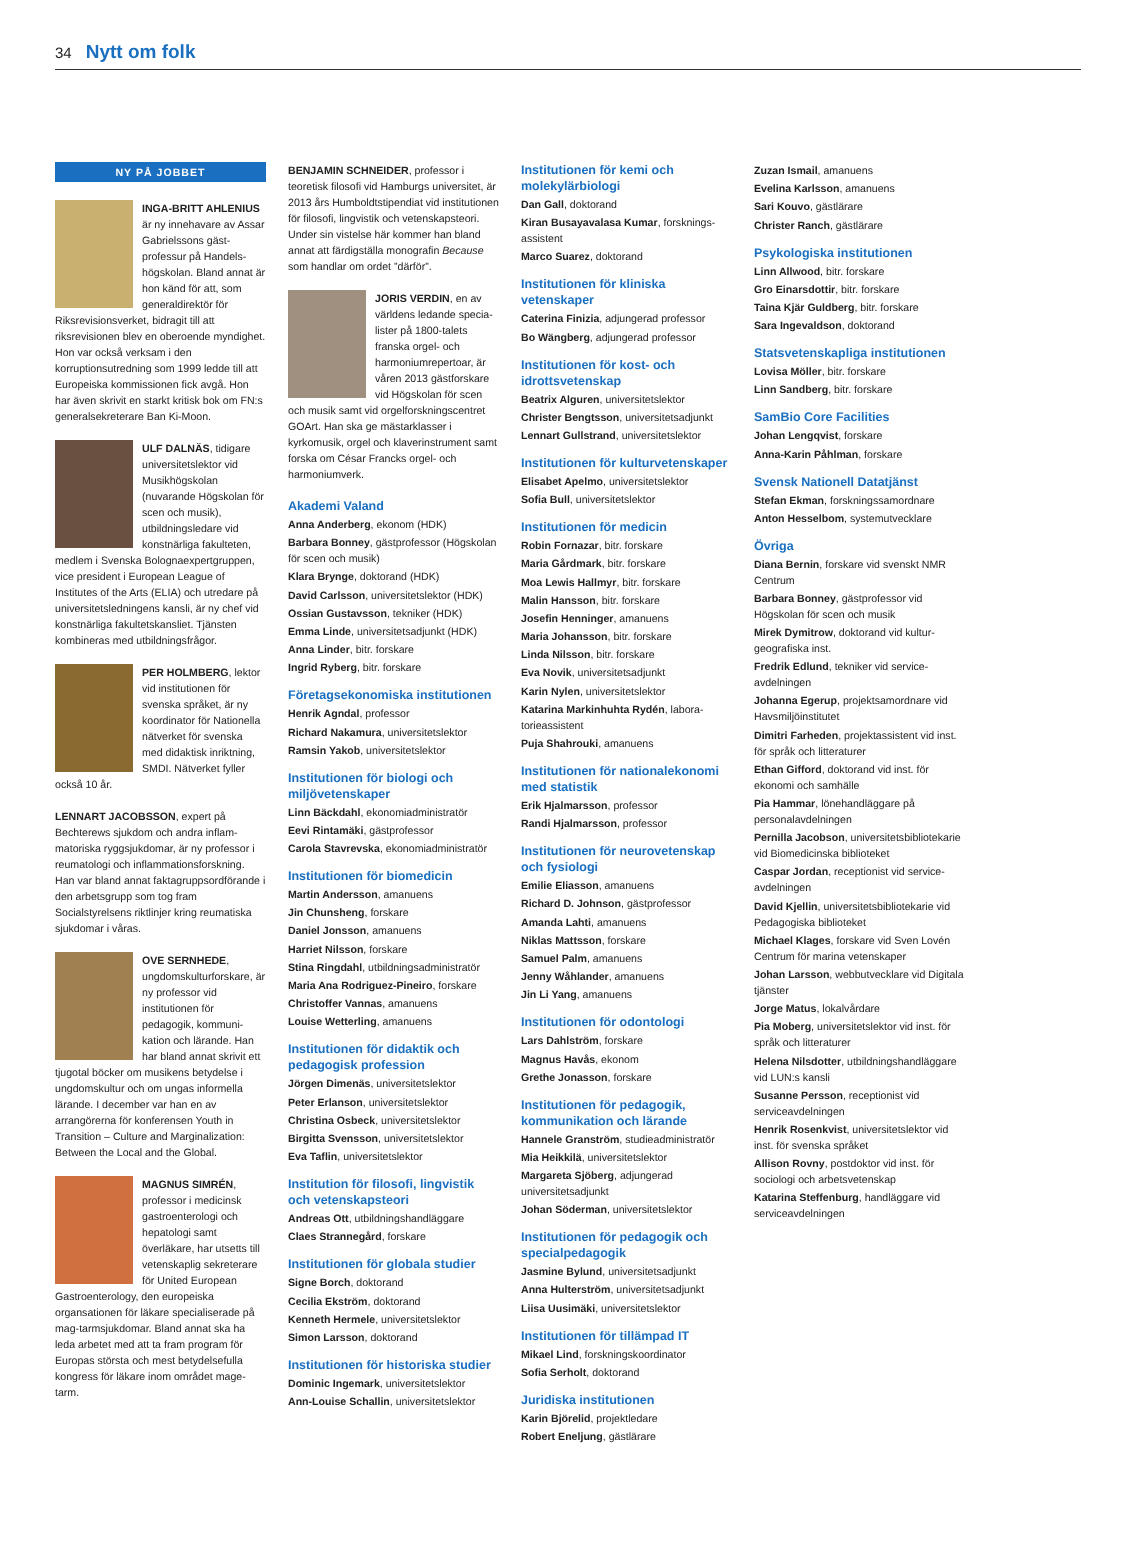34 Nytt om folk
NY PÅ JOBBET
INGA-BRITT AHLENIUS är ny innehavare av Assar Gabrielssons gäst­professur på Handels­högskolan. Bland annat är hon känd för att, som generaldirektör för Riksrevisionsverket, bidragit till att riksrevisionen blev en oberoende myndighet. Hon var också verksam i den korruptionsutredning som 1999 ledde till att Europeiska kommis­sionen fick avgå. Hon har även skrivit en starkt kritisk bok om FN:s general­sekreterare Ban Ki-Moon.
ULF DALNÄS, tidigare universitetslektor vid Musikhögskolan (nuvarande Högskolan för scen och musik), utbildningsledare vid konstnärliga fakulteten, medlem i Svenska Bolognaexpert­gruppen, vice president i European League of Institutes of the Arts (ELIA) och utredare på universitetsledningens kansli, är ny chef vid konstnärliga fakultets­kansliet. Tjänsten kombineras med utbildningsfrågor.
PER HOLMBERG, lektor vid institutionen för svenska språket, är ny koordinator för Nationella nätverket för svenska med didaktisk inriktning, SMDI. Nätverket fyller också 10 år.
LENNART JACOBSSON, expert på Bechterews sjukdom och andra inflam­matoriska ryggsjukdomar, är ny profes­sor i reumatologi och inflammations­forskning. Han var bland annat fakta­gruppsordförande i den arbetsgrupp som tog fram Socialstyrelsens riktlinjer kring reumatiska sjukdomar i våras.
OVE SERNHEDE, ungdomskulturforskare, är ny professor vid institutionen för pedagogik, kommuni­kation och lärande. Han har bland annat skrivit ett tjugotal böcker om musikens betydelse i ungdomskultur och om ungas informella lärande. I december var han en av arrangörerna för konferensen Youth in Transition – Culture and Marginalization: Between the Local and the Global.
MAGNUS SIMRÉN, professor i medicinsk gastroenterologi och hepatologi samt överläkare, har utsetts till vetenskaplig sekreterare för United European Gastroenterology, den europeiska organsationen för läkare specialiserade på mag-tarmsjukdomar. Bland annat ska ha leda arbetet med att ta fram program för Europas största och mest betydelsefulla kongress för läkare inom området mage-tarm.
BENJAMIN SCHNEIDER, professor i teoretisk filosofi vid Hamburgs univer­sitet, är 2013 års Humboldtstipendiat vid institutionen för filosofi, lingvistik och vetenskapsteori. Under sin vistelse här kommer han bland annat att färdigställa monografin Because som handlar om ordet ”därför”.
JORIS VERDIN, en av världens ledande specia­lister på 1800-talets franska orgel- och harmoniumrepertoar, är våren 2013 gästforskare vid Högskolan för scen och musik samt vid orgelforsknings­centret GOArt. Han ska ge mästarklasser i kyrkomusik, orgel och klaverinstrument samt forska om César Francks orgel- och harmoniumverk.
Akademi Valand
Anna Anderberg, ekonom (HDK)
Barbara Bonney, gästprofessor (Hög­skolan för scen och musik)
Klara Brynge, doktorand (HDK)
David Carlsson, universitetslektor (HDK)
Ossian Gustavsson, tekniker (HDK)
Emma Linde, universitetsadjunkt (HDK)
Anna Linder, bitr. forskare
Ingrid Ryberg, bitr. forskare
Företagsekonomiska institutionen
Henrik Agndal, professor
Richard Nakamura, universitetslektor
Ramsin Yakob, universitetslektor
Institutionen för biologi och miljövetenskaper
Linn Bäckdahl, ekonomiadministratör
Eevi Rintamäki, gästprofessor
Carola Stavrevska, ekonomi­administratör
Institutionen för biomedicin
Martin Andersson, amanuens
Jin Chunsheng, forskare
Daniel Jonsson, amanuens
Harriet Nilsson, forskare
Stina Ringdahl, utbildningsadministratör
Maria Ana Rodriguez-Pineiro, forskare
Christoffer Vannas, amanuens
Louise Wetterling, amanuens
Institutionen för didaktik och pedagogisk profession
Jörgen Dimenäs, universitetslektor
Peter Erlanson, universitetslektor
Christina Osbeck, universitetslektor
Birgitta Svensson, universitetslektor
Eva Taflin, universitetslektor
Institution för filosofi, lingvistik och vetenskapsteori
Andreas Ott, utbildningshandläggare
Claes Strannegård, forskare
Institutionen för globala studier
Signe Borch, doktorand
Cecilia Ekström, doktorand
Kenneth Hermele, universitetslektor
Simon Larsson, doktorand
Institutionen för historiska studier
Dominic Ingemark, universitetslektor
Ann-Louise Schallin, universitetslektor
Institutionen för kemi och molekylärbiologi
Dan Gall, doktorand
Kiran Busayavalasa Kumar, forsknings­assistent
Marco Suarez, doktorand
Institutionen för kliniska vetenskaper
Caterina Finizia, adjungerad professor
Bo Wängberg, adjungerad professor
Institutionen för kost- och idrottsvetenskap
Beatrix Alguren, universitetslektor
Christer Bengtsson, universitetsadjunkt
Lennart Gullstrand, universitetslektor
Institutionen för kulturvetenskaper
Elisabet Apelmo, universitetslektor
Sofia Bull, universitetslektor
Institutionen för medicin
Robin Fornazar, bitr. forskare
Maria Gårdmark, bitr. forskare
Moa Lewis Hallmyr, bitr. forskare
Malin Hansson, bitr. forskare
Josefin Henninger, amanuens
Maria Johansson, bitr. forskare
Linda Nilsson, bitr. forskare
Eva Novik, universitetsadjunkt
Karin Nylen, universitetslektor
Katarina Markinhuhta Rydén, labora­torieassistent
Puja Shahrouki, amanuens
Institutionen för nationalekonomi med statistik
Erik Hjalmarsson, professor
Randi Hjalmarsson, professor
Institutionen för neurovetenskap och fysiologi
Emilie Eliasson, amanuens
Richard D. Johnson, gästprofessor
Amanda Lahti, amanuens
Niklas Mattsson, forskare
Samuel Palm, amanuens
Jenny Wåhlander, amanuens
Jin Li Yang, amanuens
Institutionen för odontologi
Lars Dahlström, forskare
Magnus Havås, ekonom
Grethe Jonasson, forskare
Institutionen för pedagogik, kommunikation och lärande
Hannele Granström, studieadministratör
Mia Heikkilä, universitetslektor
Margareta Sjöberg, adjungerad universitetsadjunkt
Johan Söderman, universitetslektor
Institutionen för pedagogik och specialpedagogik
Jasmine Bylund, universitetsadjunkt
Anna Hulterström, universitetsadjunkt
Liisa Uusimäki, universitetslektor
Institutionen för tillämpad IT
Mikael Lind, forskningskoordinator
Sofia Serholt, doktorand
Juridiska institutionen
Karin Björelid, projektledare
Robert Eneljung, gästlärare
Zuzan Ismail, amanuens
Evelina Karlsson, amanuens
Sari Kouvo, gästlärare
Christer Ranch, gästlärare
Psykologiska institutionen
Linn Allwood, bitr. forskare
Gro Einarsdottir, bitr. forskare
Taina Kjär Guldberg, bitr. forskare
Sara Ingevaldson, doktorand
Statsvetenskapliga institutionen
Lovisa Möller, bitr. forskare
Linn Sandberg, bitr. forskare
SamBio Core Facilities
Johan Lengqvist, forskare
Anna-Karin Påhlman, forskare
Svensk Nationell Datatjänst
Stefan Ekman, forskningssamordnare
Anton Hesselbom, systemutvecklare
Övriga
Diana Bernin, forskare vid svenskt NMR Centrum
Barbara Bonney, gästprofessor vid Högskolan för scen och musik
Mirek Dymitrow, doktorand vid kultur­geografiska inst.
Fredrik Edlund, tekniker vid service­avdelningen
Johanna Egerup, projektsamordnare vid Havsmiljöinstitutet
Dimitri Farheden, projektassistent vid inst. för språk och litteraturer
Ethan Gifford, doktorand vid inst. för ekonomi och samhälle
Pia Hammar, lönehandläggare på personalavdelningen
Pernilla Jacobson, universitetsbiblio­tekarie vid Biomedicinska biblioteket
Caspar Jordan, receptionist vid service­avdelningen
David Kjellin, universitetsbibliotekarie vid Pedagogiska biblioteket
Michael Klages, forskare vid Sven Lovén Centrum för marina vetenskaper
Johan Larsson, webbutvecklare vid Digitala tjänster
Jorge Matus, lokalvårdare
Pia Moberg, universitetslektor vid inst. för språk och litteraturer
Helena Nilsdotter, utbildningshand­läggare vid LUN:s kansli
Susanne Persson, receptionist vid serviceavdelningen
Henrik Rosenkvist, universitetslektor vid inst. för svenska språket
Allison Rovny, postdoktor vid inst. för sociologi och arbetsvetenskap
Katarina Steffenburg, handläggare vid serviceavdelningen